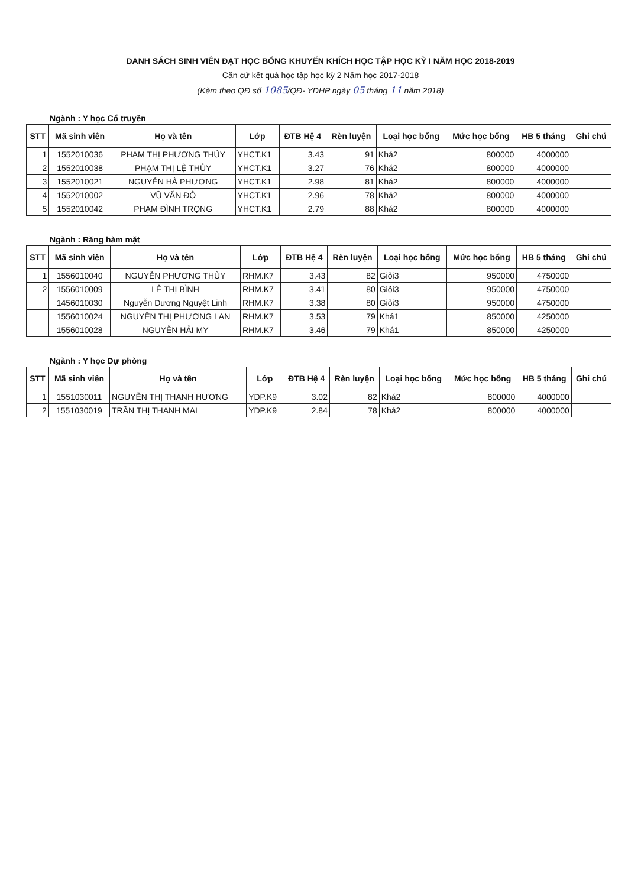DANH SÁCH SINH VIÊN ĐẠT HỌC BỔNG KHUYẾN KHÍCH HỌC TẬP HỌC KỲ I NĂM HỌC 2018-2019
Căn cứ kết quả học tập học kỳ 2 Năm học 2017-2018
(Kèm theo QĐ số 1085/QĐ- YDHP ngày 05 tháng 11 năm 2018)
Ngành : Y học Cổ truyền
| STT | Mã sinh viên | Họ và tên | Lớp | ĐTB Hệ 4 | Rèn luyện | Loại học bổng | Mức học bổng | HB 5 tháng | Ghi chú |
| --- | --- | --- | --- | --- | --- | --- | --- | --- | --- |
| 1 | 1552010036 | PHẠM THỊ PHƯƠNG THỦY | YHCT.K1 | 3.43 | 91 | Khá2 | 800000 | 4000000 | |
| 2 | 1552010038 | PHẠM THỊ LỆ THỦY | YHCT.K1 | 3.27 | 76 | Khá2 | 800000 | 4000000 | |
| 3 | 1552010021 | NGUYỄN HÀ PHƯƠNG | YHCT.K1 | 2.98 | 81 | Khá2 | 800000 | 4000000 | |
| 4 | 1552010002 | VŨ VĂN ĐÔ | YHCT.K1 | 2.96 | 78 | Khá2 | 800000 | 4000000 | |
| 5 | 1552010042 | PHẠM ĐÌNH TRỌNG | YHCT.K1 | 2.79 | 88 | Khá2 | 800000 | 4000000 | |
Ngành : Răng hàm mặt
| STT | Mã sinh viên | Họ và tên | Lớp | ĐTB Hệ 4 | Rèn luyện | Loại học bổng | Mức học bổng | HB 5 tháng | Ghi chú |
| --- | --- | --- | --- | --- | --- | --- | --- | --- | --- |
| 1 | 1556010040 | NGUYỄN PHƯƠNG THÙY | RHM.K7 | 3.43 | 82 | Giỏi3 | 950000 | 4750000 | |
| 2 | 1556010009 | LÊ THỊ BÌNH | RHM.K7 | 3.41 | 80 | Giỏi3 | 950000 | 4750000 | |
| | 1456010030 | Nguyễn Dương Nguyệt Linh | RHM.K7 | 3.38 | 80 | Giỏi3 | 950000 | 4750000 | |
| | 1556010024 | NGUYỄN THỊ PHƯƠNG LAN | RHM.K7 | 3.53 | 79 | Khá1 | 850000 | 4250000 | |
| | 1556010028 | NGUYỄN HẢI MY | RHM.K7 | 3.46 | 79 | Khá1 | 850000 | 4250000 | |
Ngành : Y học Dự phòng
| STT | Mã sinh viên | Họ và tên | Lớp | ĐTB Hệ 4 | Rèn luyện | Loại học bổng | Mức học bổng | HB 5 tháng | Ghi chú |
| --- | --- | --- | --- | --- | --- | --- | --- | --- | --- |
| 1 | 1551030011 | NGUYỄN THỊ THANH HƯƠNG | YDP.K9 | 3.02 | 82 | Khá2 | 800000 | 4000000 | |
| 2 | 1551030019 | TRẦN THỊ THANH MAI | YDP.K9 | 2.84 | 78 | Khá2 | 800000 | 4000000 | |